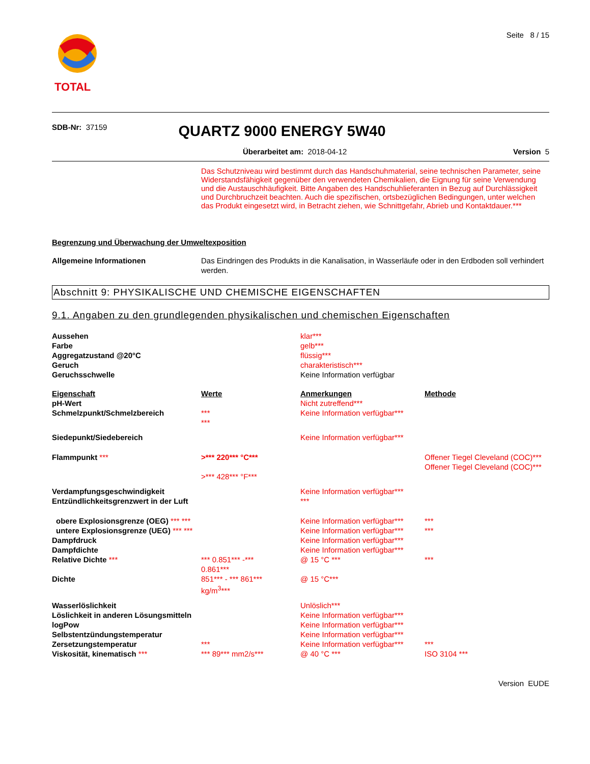TOTAL
Seite 8 / 15
SDB-Nr: 37159
QUARTZ 9000 ENERGY 5W40
Überarbeitet am: 2018-04-12 Version 5
Das Schutzniveau wird bestimmt durch das Handschuhmaterial, seine technischen Parameter, seine Widerstandsfähigkeit gegenüber den verwendeten Chemikalien, die Eignung für seine Verwendung und die Austauschhäufigkeit. Bitte Angaben des Handschuhlieferanten in Bezug auf Durchlässigkeit und Durchbruchzeit beachten. Auch die spezifischen, ortsbezüglichen Bedingungen, unter welchen das Produkt eingesetzt wird, in Betracht ziehen, wie Schnittgefahr, Abrieb und Kontaktdauer.***
Begrenzung und Überwachung der Umweltexposition
| Allgemeine Informationen | Das Eindringen des Produkts in die Kanalisation, in Wasserläufe oder in den Erdboden soll verhindert werden. |
Abschnitt 9: PHYSIKALISCHE UND CHEMISCHE EIGENSCHAFTEN
9.1. Angaben zu den grundlegenden physikalischen und chemischen Eigenschaften
| Aussehen | | klar*** | |
| Farbe | | gelb*** | |
| Aggregatzustand @20°C | | flüssig*** | |
| Geruch | | charakteristisch*** | |
| Geruchsschwelle | | Keine Information verfügbar | |
| Eigenschaft | Werte | Anmerkungen | Methode |
| pH-Wert | | Nicht zutreffend*** | |
| Schmelzpunkt/Schmelzbereich | *** *** | Keine Information verfügbar*** | |
| Siedepunkt/Siedebereich | | Keine Information verfügbar*** | |
| Flammpunkt *** | >*** 220*** °C*** >*** 428*** °F*** | | Offener Tiegel Cleveland (COC)*** Offener Tiegel Cleveland (COC)*** |
| Verdampfungsgeschwindigkeit Entzündlichkeitsgrenzwert in der Luft | | Keine Information verfügbar*** *** | |
| obere Explosionsgrenze (OEG) *** *** | | Keine Information verfügbar*** | *** |
| untere Explosionsgrenze (UEG) *** *** | | Keine Information verfügbar*** | *** |
| Dampfdruck | | Keine Information verfügbar*** | |
| Dampfdichte | | Keine Information verfügbar*** | |
| Relative Dichte *** | *** 0.851*** -*** 0.861*** | @ 15 °C *** | *** |
| Dichte | 851*** - *** 861*** kg/m<sup>3</sup>*** | @ 15 °C*** | |
| Wasserlöslichkeit | | Unlöslich*** | |
| Löslichkeit in anderen Lösungsmitteln | | Keine Information verfügbar*** | |
| logPow | | Keine Information verfügbar*** | |
| Selbstentzündungstemperatur | | Keine Information verfügbar*** | |
| Zersetzungstemperatur | *** | Keine Information verfügbar*** | *** |
| Viskosität, kinematisch *** | *** 89*** mm2/s*** | @ 40 °C *** | ISO 3104 *** |
Version EUDE